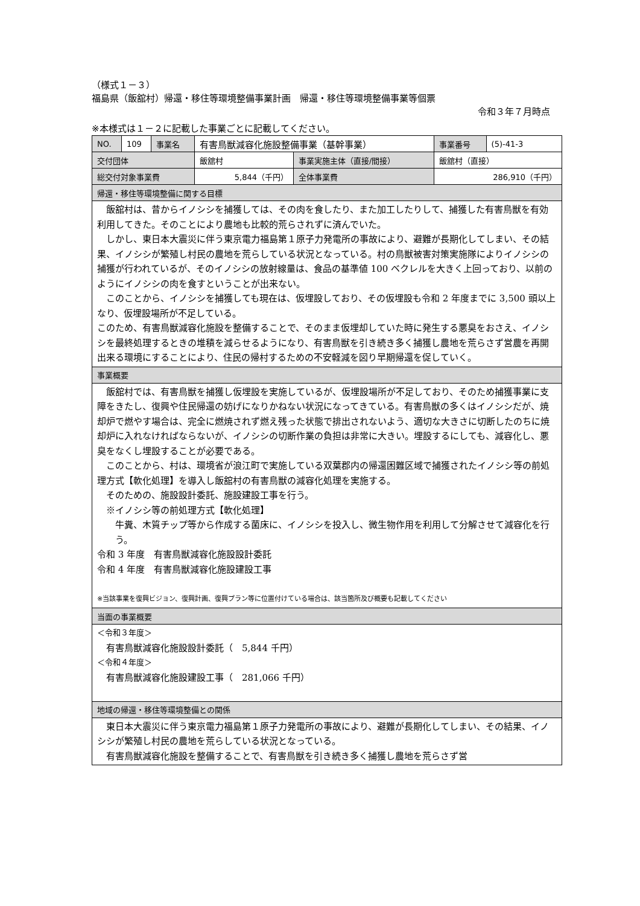（様式１－３）
福島県（飯舘村）帰還・移住等環境整備事業計画　帰還・移住等環境整備事業等個票
令和３年７月時点
※本様式は１－２に記載した事業ごとに記載してください。
| NO. | 109 | 事業名 | 有害鳥獣減容化施設整備事業（基幹事業） | | 事業番号 | (5)-41-3 |
| 交付団体 | | | 飯舘村 | 事業実施主体（直接/間接） | 飯舘村（直接） | |
| 総交付対象事業費 | | | 5,844（千円） | 全体事業費 | 286,910（千円） | |
| 帰還・移住等環境整備に関する目標 | | | | | | |
| 飯舘村は、昔からイノシシを捕獲しては、その肉を食したり、また加工したりして、捕獲した有害鳥獣を有効利用してきた。そのことにより農地も比較的荒らされずに済んでいた。 しかし、東日本大震災に伴う東京電力福島第１原子力発電所の事故により、避難が長期化してしまい、その結果、イノシシが繁殖し村民の農地を荒らしている状況となっている。村の鳥獣被害対策実施隊によりイノシシの捕獲が行われているが、そのイノシシの放射線量は、食品の基準値 100 ベクレルを大きく上回っており、以前のようにイノシシの肉を食すということが出来ない。 このことから、イノシシを捕獲しても現在は、仮埋設しており、その仮埋設も令和 2 年度までに 3,500 頭以上なり、仮埋設場所が不足している。 このため、有害鳥獣減容化施設を整備することで、そのまま仮埋却していた時に発生する悪臭をおさえ、イノシシを最終処理するときの堆積を減らせるようになり、有害鳥獣を引き続き多く捕獲し農地を荒らさず営農を再開出来る環境にすることにより、住民の帰村するための不安軽減を図り早期帰還を促していく。 | | | | | | |
| 事業概要 | | | | | | |
| 飯舘村では、有害鳥獣を捕獲し仮埋設を実施しているが、仮埋設場所が不足しており、そのため捕獲事業に支障をきたし、復興や住民帰還の妨げになりかねない状況になってきている。有害鳥獣の多くはイノシシだが、焼却炉で燃やす場合は、完全に燃焼されず燃え残った状態で排出されないよう、適切な大きさに切断したのちに焼却炉に入れなければならないが、イノシシの切断作業の負担は非常に大きい。埋設するにしても、減容化し、悪臭をなくし埋設することが必要である。 このことから、村は、環境省が浪江町で実施している双葉郡内の帰還困難区域で捕獲されたイノシシ等の前処理方式【軟化処理】を導入し飯舘村の有害鳥獣の減容化処理を実施する。 そのための、施設設計委託、施設建設工事を行う。 ※イノシシ等の前処理方式【軟化処理】 牛糞、木質チップ等から作成する菌床に、イノシシを投入し、微生物作用を利用して分解させて減容化を行う。 令和 3 年度 有害鳥獣減容化施設設計委託 令和 4 年度 有害鳥獣減容化施設建設工事 ※当該事業を復興ビジョン、復興計画、復興プラン等に位置付けている場合は、該当箇所及び概要も記載してください | | | | | | |
| 当面の事業概要 | | | | | | |
| ＜令和３年度＞ 有害鳥獣減容化施設設計委託（ 5,844 千円） ＜令和４年度＞ 有害鳥獣減容化施設建設工事（ 281,066 千円） | | | | | | |
| 地域の帰還・移住等環境整備との関係 | | | | | | |
| 東日本大震災に伴う東京電力福島第１原子力発電所の事故により、避難が長期化してしまい、その結果、イノシシが繁殖し村民の農地を荒らしている状況となっている。 有害鳥獣減容化施設を整備することで、有害鳥獣を引き続き多く捕獲し農地を荒らさず営 | | | | | | |